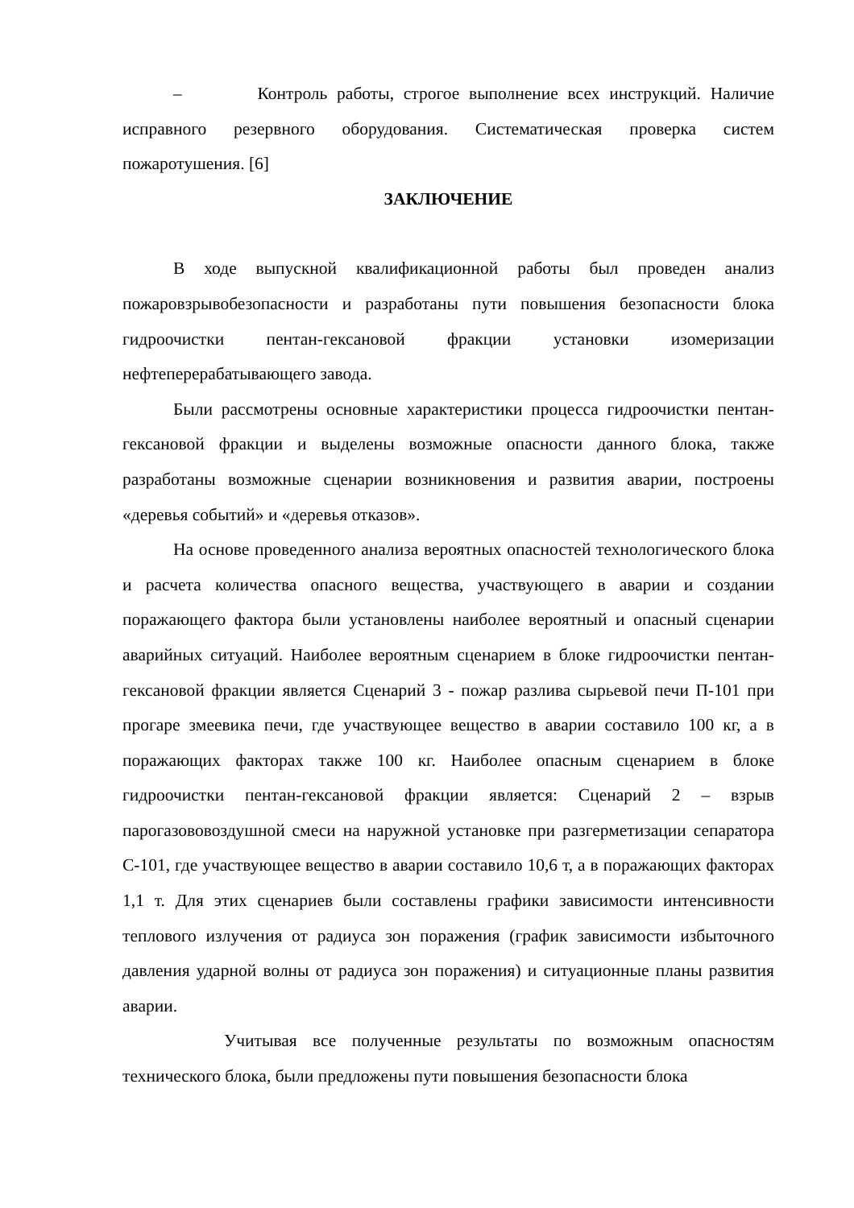– Контроль работы, строгое выполнение всех инструкций. Наличие исправного резервного оборудования. Систематическая проверка систем пожаротушения. [6]
ЗАКЛЮЧЕНИЕ
В ходе выпускной квалификационной работы был проведен анализ пожаровзрывобезопасности и разработаны пути повышения безопасности блока гидроочистки пентан-гексановой фракции установки изомеризации нефтеперерабатывающего завода.
Были рассмотрены основные характеристики процесса гидроочистки пентан-гексановой фракции и выделены возможные опасности данного блока, также разработаны возможные сценарии возникновения и развития аварии, построены «деревья событий» и «деревья отказов».
На основе проведенного анализа вероятных опасностей технологического блока и расчета количества опасного вещества, участвующего в аварии и создании поражающего фактора были установлены наиболее вероятный и опасный сценарии аварийных ситуаций. Наиболее вероятным сценарием в блоке гидроочистки пентан-гексановой фракции является Сценарий 3 - пожар разлива сырьевой печи П-101 при прогаре змеевика печи, где участвующее вещество в аварии составило 100 кг, а в поражающих факторах также 100 кг. Наиболее опасным сценарием в блоке гидроочистки пентан-гексановой фракции является: Сценарий 2 – взрыв парогазововоздушной смеси на наружной установке при разгерметизации сепаратора С-101, где участвующее вещество в аварии составило 10,6 т, а в поражающих факторах 1,1 т. Для этих сценариев были составлены графики зависимости интенсивности теплового излучения от радиуса зон поражения (график зависимости избыточного давления ударной волны от радиуса зон поражения) и ситуационные планы развития аварии.
Учитывая все полученные результаты по возможным опасностям технического блока, были предложены пути повышения безопасности блока